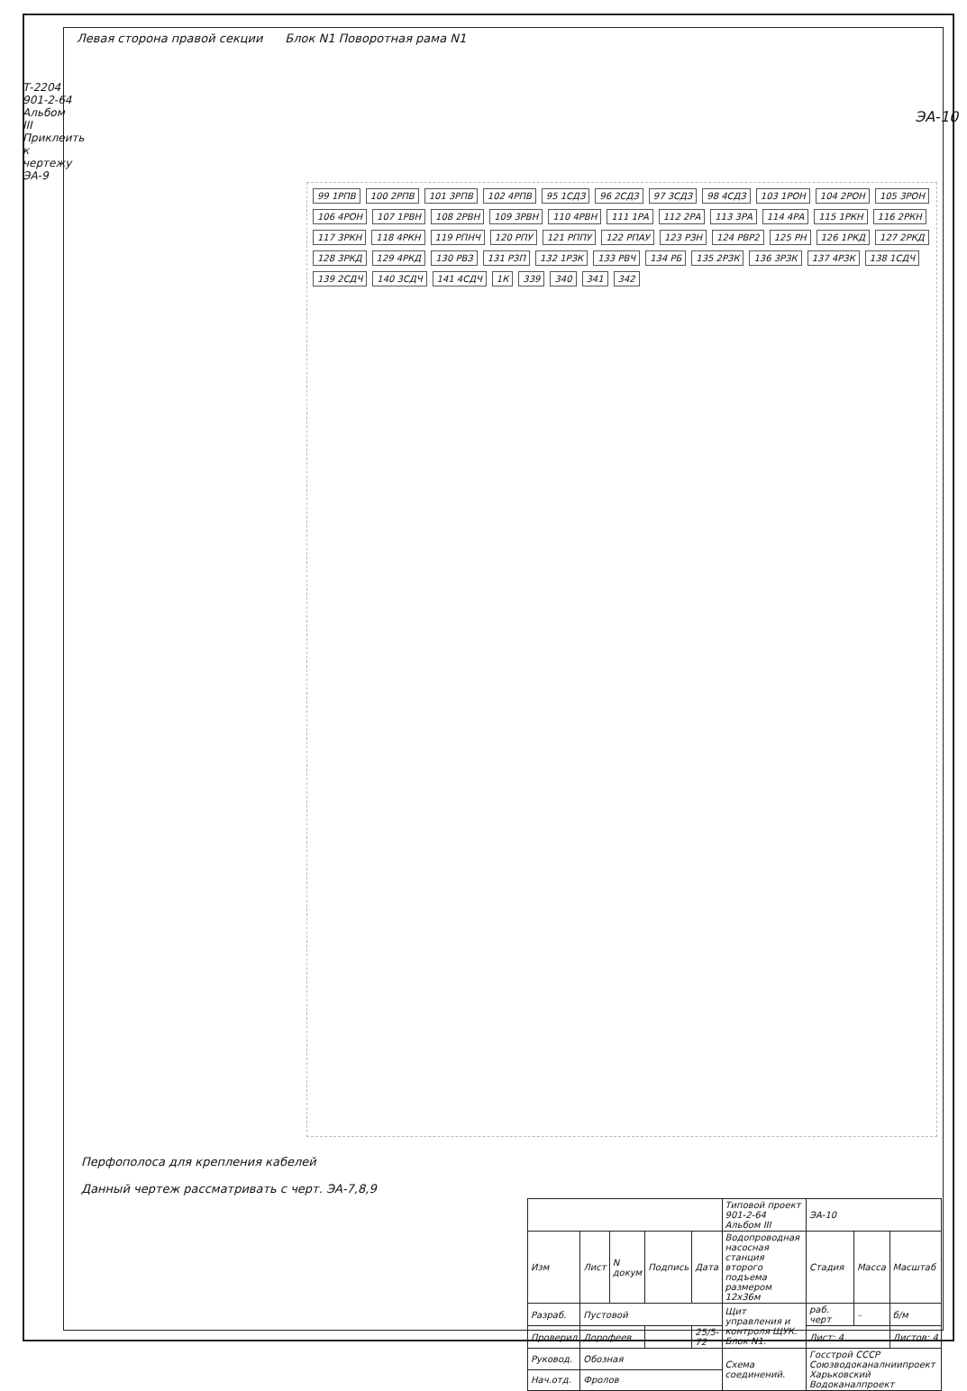Левая сторона правой секции Блок N1 Поворотная рама N1
Т-2204
901-2-64 Альбом III
Приклеить к чертежу ЭА-9
ЭА-10
99 1РПВ 100 2РПВ 101 3РПВ 102 4РПВ 95 1СДЗ 96 2СДЗ 97 3СДЗ 98 4СДЗ 103 1РОН 104 2РОН 105 3РОН 106 4РОН 107 1РВН 108 2РВН 109 3РВН 110 4РВН 111 1РА 112 2РА 113 3РА 114 4РА 115 1РКН 116 2РКН 117 3РКН 118 4РКН 119 РПНЧ 120 РПУ 121 РППУ 122 РПАУ 123 РЗН 124 РВР2 125 РН 126 1РКД 127 2РКД 128 3РКД 129 4РКД 130 РВЗ 131 РЗП 132 1РЗК 133 РВЧ 134 РБ 135 2РЗК 136 3РЗК 137 4РЗК 138 1СДЧ 139 2СДЧ 140 3СДЧ 141 4СДЧ 1К 339 340 341 342
Перфополоса для крепления кабелей
Данный чертеж рассматривать с черт. ЭА-7,8,9
| | | | | | Типовой проект 901-2-64 Альбом III | ЭА-10 | | |
| Изм | Лист | N докум | Подпись | Дата | Водопроводная насосная станция второго подъема размером 12x36м | Стадия | Масса | Масштаб |
| Разраб. | Пустовой | | | | Щит управления и контроля ЩУК. Блок N1. | раб. черт | – | б/м |
| Проверил | Дорофеев | | | 25/5-72 | | Лист: 4 | | Листов: 4 |
| Руковод. | Обозная | | | | Схема соединений. | Госстрой СССР Союзводоканалниипроект Харьковский Водоканалпроект | | |
| Нач.отд. | Фролов | | | | | | | |